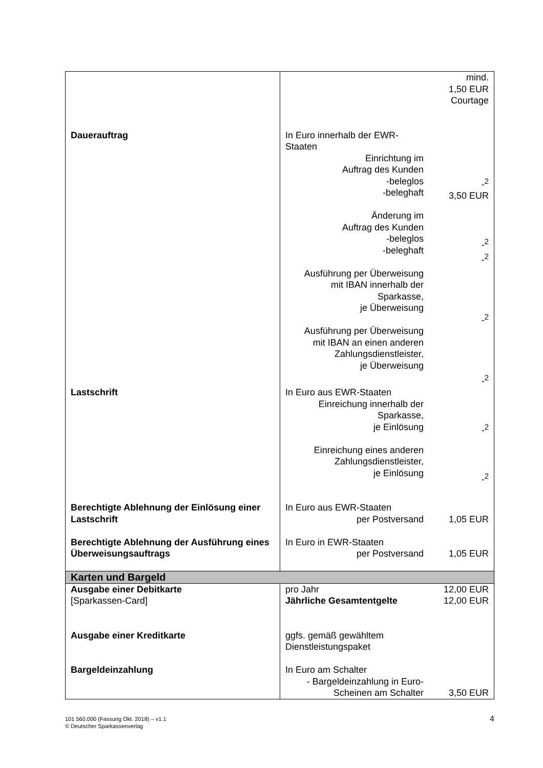| | | mind. 1,50 EUR Courtage |
| Dauerauftrag | In Euro innerhalb der EWR-Staaten Einrichtung im Auftrag des Kunden -beleglos -beleghaft Änderung im Auftrag des Kunden -beleglos -beleghaft Ausführung per Überweisung mit IBAN innerhalb der Sparkasse, je Überweisung Ausführung per Überweisung mit IBAN an einen anderen Zahlungsdienstleister, je Überweisung | -<sup>2</sup> 3,50 EUR -<sup>2</sup> -<sup>2</sup> -<sup>2</sup> -<sup>2</sup> |
| Lastschrift | In Euro aus EWR-Staaten Einreichung innerhalb der Sparkasse, je Einlösung Einreichung eines anderen Zahlungsdienstleister, je Einlösung | -<sup>2</sup> -<sup>2</sup> |
| Berechtigte Ablehnung der Einlösung einer Lastschrift | In Euro aus EWR-Staaten per Postversand | 1,05 EUR |
| Berechtigte Ablehnung der Ausführung eines Überweisungsauftrags | In Euro in EWR-Staaten per Postversand | 1,05 EUR |
| Karten und Bargeld | | |
| Ausgabe einer Debitkarte [Sparkassen-Card] | pro Jahr Jährliche Gesamtentgelte | 12,00 EUR 12,00 EUR |
| Ausgabe einer Kreditkarte | ggfs. gemäß gewähltem Dienstleistungspaket | |
| Bargeldeinzahlung | In Euro am Schalter - Bargeldeinzahlung in Euro- Scheinen am Schalter | 3,50 EUR |
4 101 560.000 (Fassung Okt. 2018) – v1.1
© Deutscher Sparkassenverlag